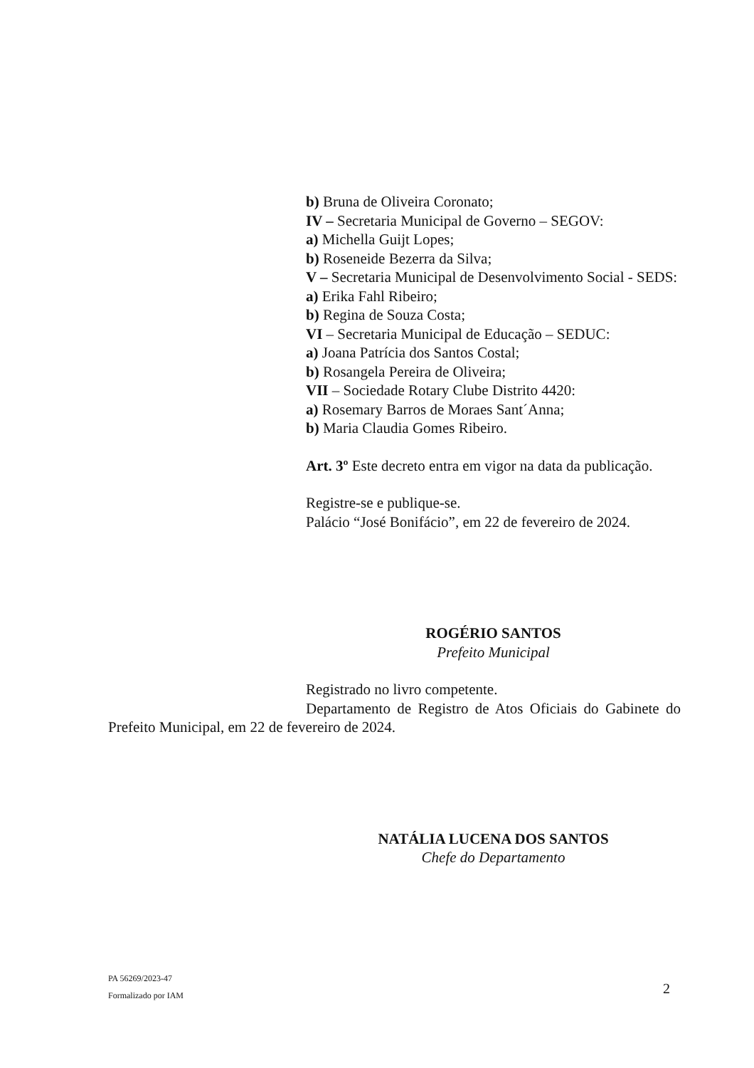b) Bruna de Oliveira Coronato;
IV – Secretaria Municipal de Governo – SEGOV:
a) Michella Guijt Lopes;
b) Roseneide Bezerra da Silva;
V – Secretaria Municipal de Desenvolvimento Social - SEDS:
a) Erika Fahl Ribeiro;
b) Regina de Souza Costa;
VI – Secretaria Municipal de Educação – SEDUC:
a) Joana Patrícia dos Santos Costal;
b) Rosangela Pereira de Oliveira;
VII – Sociedade Rotary Clube Distrito 4420:
a) Rosemary Barros de Moraes Sant´Anna;
b) Maria Claudia Gomes Ribeiro.
Art. 3º Este decreto entra em vigor na data da publicação.
Registre-se e publique-se.
Palácio “José Bonifácio”, em 22 de fevereiro de 2024.
ROGÉRIO SANTOS
Prefeito Municipal
Registrado no livro competente.
Departamento de Registro de Atos Oficiais do Gabinete do Prefeito Municipal, em 22 de fevereiro de 2024.
NATÁLIA LUCENA DOS SANTOS
Chefe do Departamento
PA 56269/2023-47
Formalizado por IAM
2